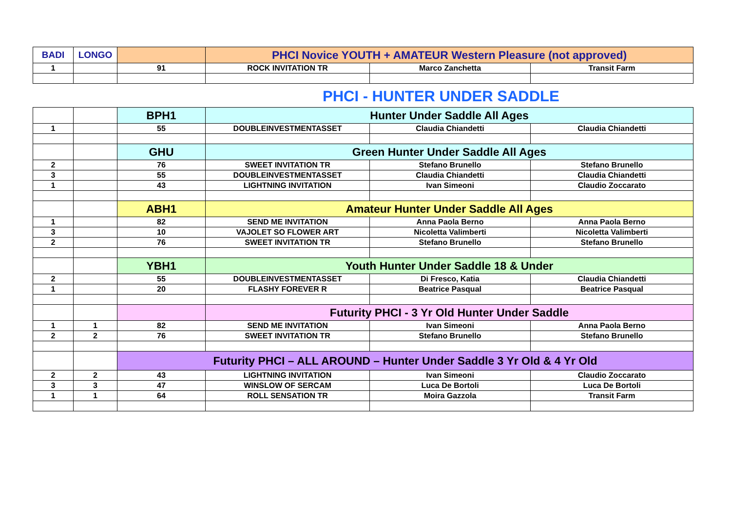| BADI | LONGO | | PHCI Novice YOUTH + AMATEUR Western Pleasure (not approved) | | |
| 1 | | 91 | ROCK INVITATION TR | Marco Zanchetta | Transit Farm |
PHCI - HUNTER UNDER SADDLE
| | | BPH1 | Hunter Under Saddle All Ages | | |
| 1 | | 55 | DOUBLEINVESTMENTASSET | Claudia Chiandetti | Claudia Chiandetti |
| | | GHU | Green Hunter Under Saddle All Ages | | |
| 2 | | 76 | SWEET INVITATION TR | Stefano Brunello | Stefano Brunello |
| 3 | | 55 | DOUBLEINVESTMENTASSET | Claudia Chiandetti | Claudia Chiandetti |
| 1 | | 43 | LIGHTNING INVITATION | Ivan Simeoni | Claudio Zoccarato |
| | | ABH1 | Amateur Hunter Under Saddle All Ages | | |
| 1 | | 82 | SEND ME INVITATION | Anna Paola Berno | Anna Paola Berno |
| 3 | | 10 | VAJOLET SO FLOWER ART | Nicoletta Valimberti | Nicoletta Valimberti |
| 2 | | 76 | SWEET INVITATION TR | Stefano Brunello | Stefano Brunello |
| | | YBH1 | Youth Hunter Under Saddle 18 & Under | | |
| 2 | | 55 | DOUBLEINVESTMENTASSET | Di Fresco, Katia | Claudia Chiandetti |
| 1 | | 20 | FLASHY FOREVER R | Beatrice Pasqual | Beatrice Pasqual |
| | | | Futurity PHCI - 3 Yr Old Hunter Under Saddle | | |
| 1 | 1 | 82 | SEND ME INVITATION | Ivan Simeoni | Anna Paola Berno |
| 2 | 2 | 76 | SWEET INVITATION TR | Stefano Brunello | Stefano Brunello |
| | | Futurity PHCI – ALL AROUND – Hunter Under Saddle 3 Yr Old & 4 Yr Old | | | |
| 2 | 2 | 43 | LIGHTNING INVITATION | Ivan Simeoni | Claudio Zoccarato |
| 3 | 3 | 47 | WINSLOW OF SERCAM | Luca De Bortoli | Luca De Bortoli |
| 1 | 1 | 64 | ROLL SENSATION TR | Moira Gazzola | Transit Farm |